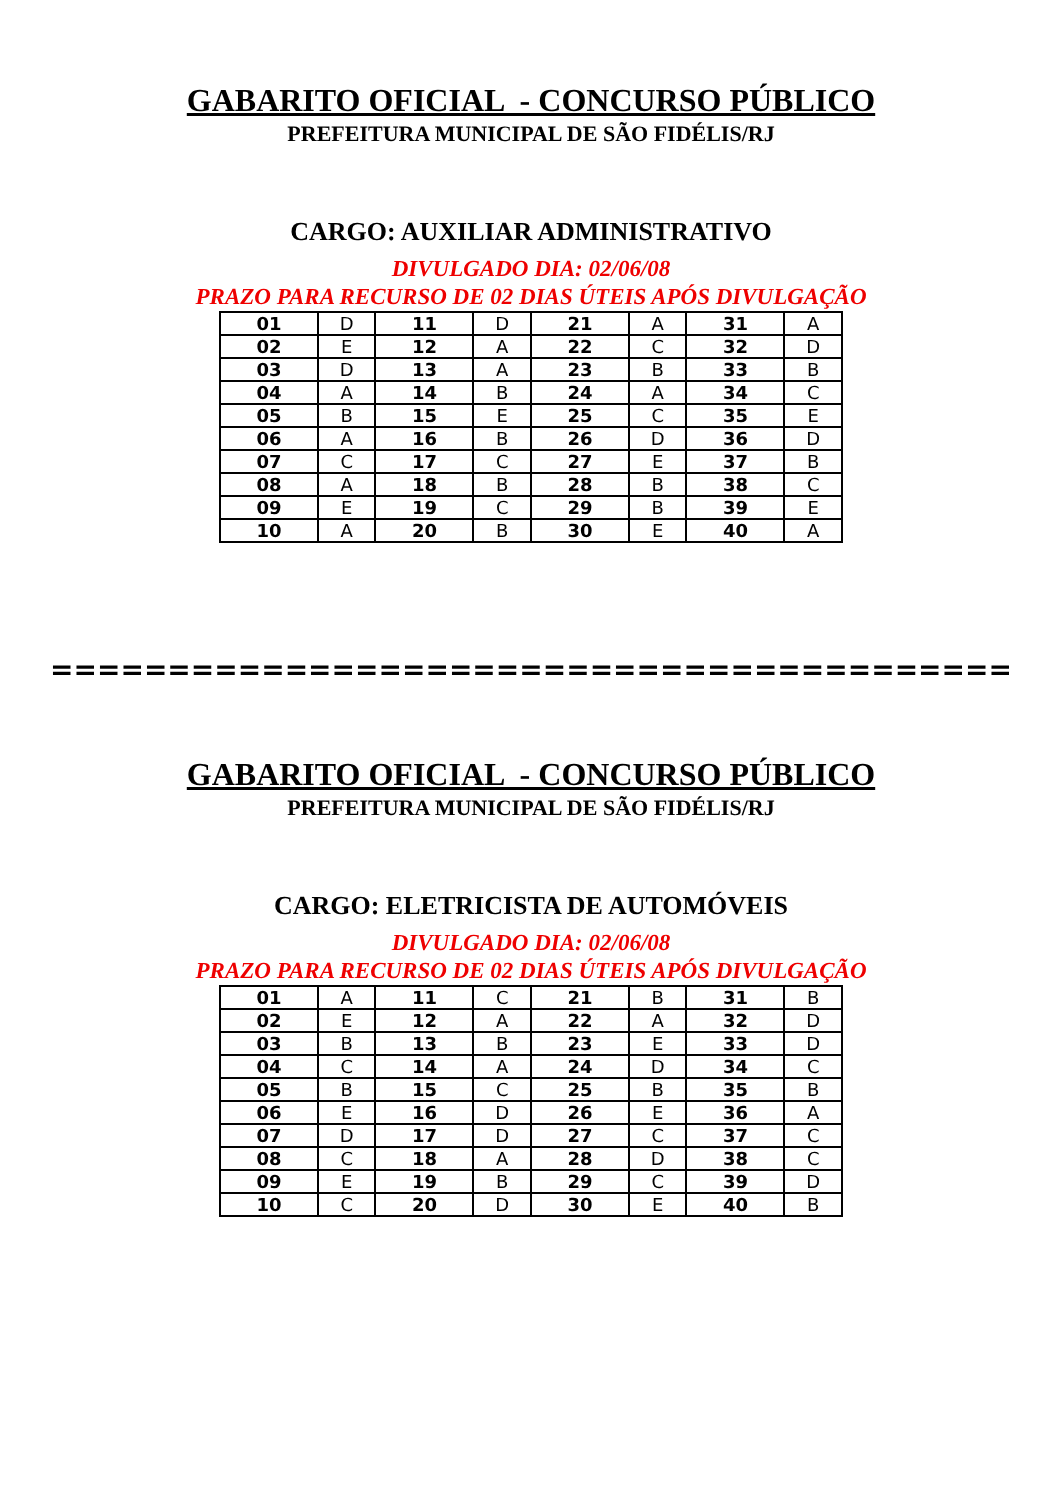GABARITO OFICIAL - CONCURSO PÚBLICO
PREFEITURA MUNICIPAL DE SÃO FIDÉLIS/RJ
CARGO: AUXILIAR ADMINISTRATIVO
DIVULGADO DIA: 02/06/08
PRAZO PARA RECURSO DE 02 DIAS ÚTEIS APÓS DIVULGAÇÃO
| 01 | D | 11 | D | 21 | A | 31 | A |
| 02 | E | 12 | A | 22 | C | 32 | D |
| 03 | D | 13 | A | 23 | B | 33 | B |
| 04 | A | 14 | B | 24 | A | 34 | C |
| 05 | B | 15 | E | 25 | C | 35 | E |
| 06 | A | 16 | B | 26 | D | 36 | D |
| 07 | C | 17 | C | 27 | E | 37 | B |
| 08 | A | 18 | B | 28 | B | 38 | C |
| 09 | E | 19 | C | 29 | B | 39 | E |
| 10 | A | 20 | B | 30 | E | 40 | A |
=========================================
GABARITO OFICIAL - CONCURSO PÚBLICO
PREFEITURA MUNICIPAL DE SÃO FIDÉLIS/RJ
CARGO: ELETRICISTA DE AUTOMÓVEIS
DIVULGADO DIA: 02/06/08
PRAZO PARA RECURSO DE 02 DIAS ÚTEIS APÓS DIVULGAÇÃO
| 01 | A | 11 | C | 21 | B | 31 | B |
| 02 | E | 12 | A | 22 | A | 32 | D |
| 03 | B | 13 | B | 23 | E | 33 | D |
| 04 | C | 14 | A | 24 | D | 34 | C |
| 05 | B | 15 | C | 25 | B | 35 | B |
| 06 | E | 16 | D | 26 | E | 36 | A |
| 07 | D | 17 | D | 27 | C | 37 | C |
| 08 | C | 18 | A | 28 | D | 38 | C |
| 09 | E | 19 | B | 29 | C | 39 | D |
| 10 | C | 20 | D | 30 | E | 40 | B |